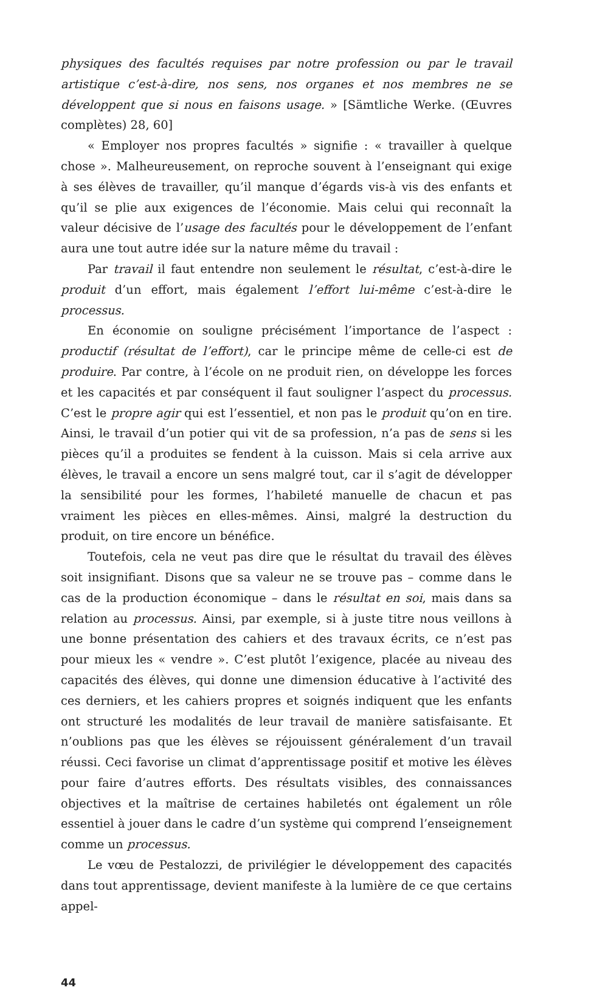physiques des facultés requises par notre profession ou par le travail artistique c’est-à-dire, nos sens, nos organes et nos membres ne se développent que si nous en faisons usage. » [Sämtliche Werke. (Œuvres complètes) 28, 60]
« Employer nos propres facultés » signifie : « travailler à quelque chose ». Malheureusement, on reproche souvent à l’enseignant qui exige à ses élèves de travailler, qu’il manque d’égards vis-à vis des enfants et qu’il se plie aux exigences de l’économie. Mais celui qui reconnaît la valeur décisive de l’usage des facultés pour le développement de l’enfant aura une tout autre idée sur la nature même du travail :
Par travail il faut entendre non seulement le résultat, c’est-à-dire le produit d’un effort, mais également l’effort lui-même c’est-à-dire le processus.
En économie on souligne précisément l’importance de l’aspect : productif (résultat de l’effort), car le principe même de celle-ci est de produire. Par contre, à l’école on ne produit rien, on développe les forces et les capacités et par conséquent il faut souligner l’aspect du processus. C’est le propre agir qui est l’essentiel, et non pas le produit qu’on en tire. Ainsi, le travail d’un potier qui vit de sa profession, n’a pas de sens si les pièces qu’il a produites se fendent à la cuisson. Mais si cela arrive aux élèves, le travail a encore un sens malgré tout, car il s’agit de développer la sensibilité pour les formes, l’habileté manuelle de chacun et pas vraiment les pièces en elles-mêmes. Ainsi, malgré la destruction du produit, on tire encore un bénéfice.
Toutefois, cela ne veut pas dire que le résultat du travail des élèves soit insignifiant. Disons que sa valeur ne se trouve pas – comme dans le cas de la production économique – dans le résultat en soi, mais dans sa relation au processus. Ainsi, par exemple, si à juste titre nous veillons à une bonne présentation des cahiers et des travaux écrits, ce n’est pas pour mieux les « vendre ». C’est plutôt l’exigence, placée au niveau des capacités des élèves, qui donne une dimension éducative à l’activité des ces derniers, et les cahiers propres et soignés indiquent que les enfants ont structuré les modalités de leur travail de manière satisfaisante. Et n’oublions pas que les élèves se réjouissent généralement d’un travail réussi. Ceci favorise un climat d’apprentissage positif et motive les élèves pour faire d’autres efforts. Des résultats visibles, des connaissances objectives et la maîtrise de certaines habiletés ont également un rôle essentiel à jouer dans le cadre d’un système qui comprend l’enseignement comme un processus.
Le vœu de Pestalozzi, de privilégier le développement des capacités dans tout apprentissage, devient manifeste à la lumière de ce que certains appel-
44